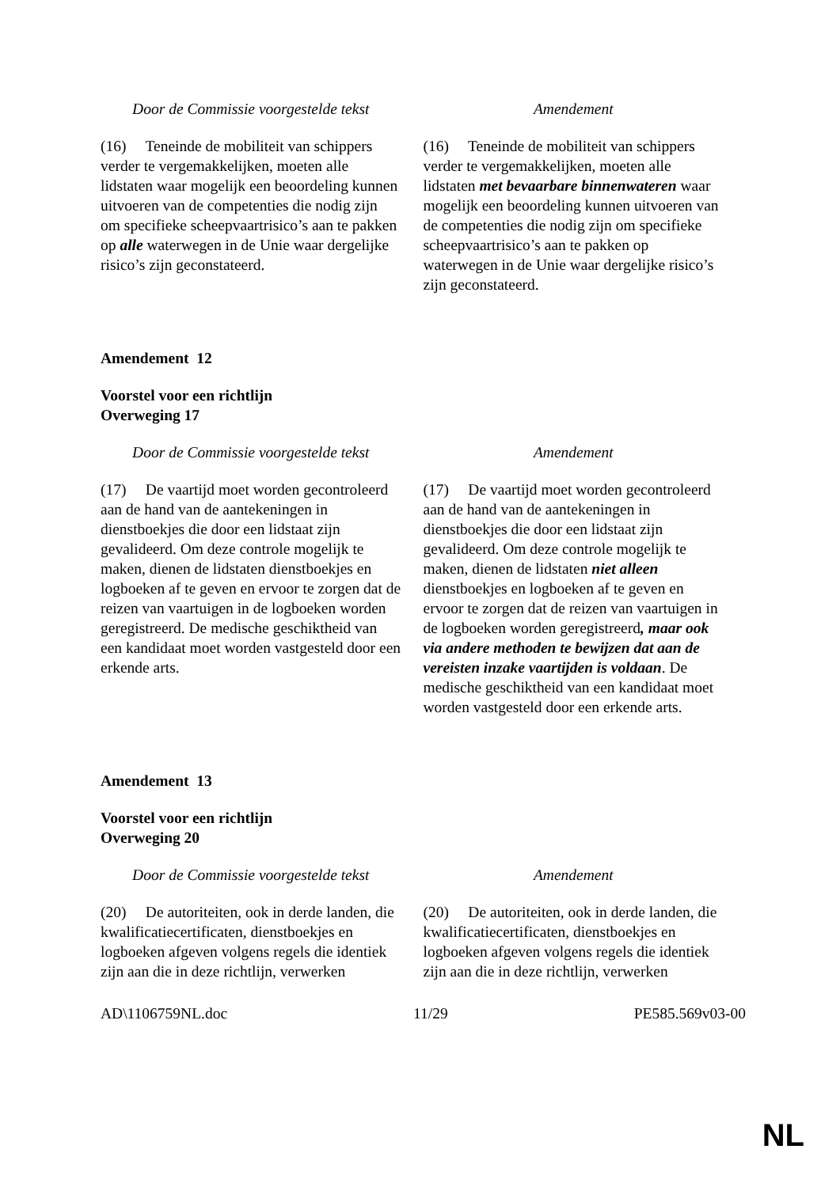| Door de Commissie voorgestelde tekst | Amendement |
| --- | --- |
| (16) Teneinde de mobiliteit van schippers verder te vergemakkelijken, moeten alle lidstaten waar mogelijk een beoordeling kunnen uitvoeren van de competenties die nodig zijn om specifieke scheepvaartrisico’s aan te pakken op alle waterwegen in de Unie waar dergelijke risico’s zijn geconstateerd. | (16) Teneinde de mobiliteit van schippers verder te vergemakkelijken, moeten alle lidstaten met bevaarbare binnenwateren waar mogelijk een beoordeling kunnen uitvoeren van de competenties die nodig zijn om specifieke scheepvaartrisico’s aan te pakken op waterwegen in de Unie waar dergelijke risico’s zijn geconstateerd. |
Amendement 12
Voorstel voor een richtlijn
Overweging 17
| Door de Commissie voorgestelde tekst | Amendement |
| --- | --- |
| (17) De vaartijd moet worden gecontroleerd aan de hand van de aantekeningen in dienstboekjes die door een lidstaat zijn gevalideerd. Om deze controle mogelijk te maken, dienen de lidstaten dienstboekjes en logboeken af te geven en ervoor te zorgen dat de reizen van vaartuigen in de logboeken worden geregistreerd. De medische geschiktheid van een kandidaat moet worden vastgesteld door een erkende arts. | (17) De vaartijd moet worden gecontroleerd aan de hand van de aantekeningen in dienstboekjes die door een lidstaat zijn gevalideerd. Om deze controle mogelijk te maken, dienen de lidstaten niet alleen dienstboekjes en logboeken af te geven en ervoor te zorgen dat de reizen van vaartuigen in de logboeken worden geregistreerd , maar ook via andere methoden te bewijzen dat aan de vereisten inzake vaartijden is voldaan . De medische geschiktheid van een kandidaat moet worden vastgesteld door een erkende arts. |
Amendement 13
Voorstel voor een richtlijn
Overweging 20
| Door de Commissie voorgestelde tekst | Amendement |
| --- | --- |
| (20) De autoriteiten, ook in derde landen, die kwalificatiecertificaten, dienstboekjes en logboeken afgeven volgens regels die identiek zijn aan die in deze richtlijn, verwerken | (20) De autoriteiten, ook in derde landen, die kwalificatiecertificaten, dienstboekjes en logboeken afgeven volgens regels die identiek zijn aan die in deze richtlijn, verwerken |
AD\1106759NL.doc 11/29 PE585.569v03-00
NL